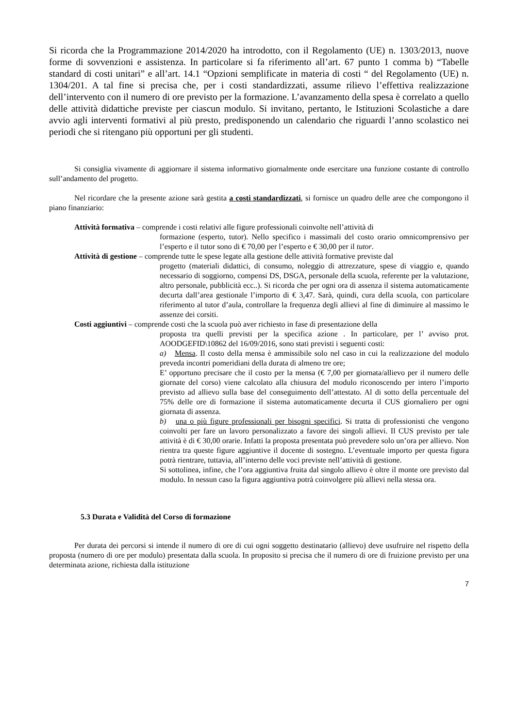Si ricorda che la Programmazione 2014/2020 ha introdotto, con il Regolamento (UE) n. 1303/2013, nuove forme di sovvenzioni e assistenza. In particolare si fa riferimento all’art. 67 punto 1 comma b) “Tabelle standard di costi unitari” e all’art. 14.1 “Opzioni semplificate in materia di costi “ del Regolamento (UE) n. 1304/201. A tal fine si precisa che, per i costi standardizzati, assume rilievo l’effettiva realizzazione dell’intervento con il numero di ore previsto per la formazione. L’avanzamento della spesa è correlato a quello delle attività didattiche previste per ciascun modulo. Si invitano, pertanto, le Istituzioni Scolastiche a dare avvio agli interventi formativi al più presto, predisponendo un calendario che riguardi l’anno scolastico nei periodi che si ritengano più opportuni per gli studenti.
Si consiglia vivamente di aggiornare il sistema informativo giornalmente onde esercitare una funzione costante di controllo sull’andamento del progetto.
Nel ricordare che la presente azione sarà gestita a costi standardizzati, si fornisce un quadro delle aree che compongono il piano finanziario:
Attività formativa – comprende i costi relativi alle figure professionali coinvolte nell’attività di
formazione (esperto, tutor). Nello specifico i massimali del costo orario omnicomprensivo per l’esperto e il tutor sono di € 70,00 per l’esperto e € 30,00 per il tutor.
Attività di gestione – comprende tutte le spese legate alla gestione delle attività formative previste dal
progetto (materiali didattici, di consumo, noleggio di attrezzature, spese di viaggio e, quando necessario di soggiorno, compensi DS, DSGA, personale della scuola, referente per la valutazione, altro personale, pubblicità ecc..). Si ricorda che per ogni ora di assenza il sistema automaticamente decurta dall’area gestionale l’importo di € 3,47. Sarà, quindi, cura della scuola, con particolare riferimento al tutor d’aula, controllare la frequenza degli allievi al fine di diminuire al massimo le assenze dei corsiti.
Costi aggiuntivi – comprende costi che la scuola può aver richiesto in fase di presentazione della
proposta tra quelli previsti per la specifica azione . In particolare, per l’ avviso prot. AOODGEFID\10862 del 16/09/2016, sono stati previsti i seguenti costi:
a) Mensa. Il costo della mensa è ammissibile solo nel caso in cui la realizzazione del modulo preveda incontri pomeridiani della durata di almeno tre ore;
E’ opportuno precisare che il costo per la mensa (€ 7,00 per giornata/allievo per il numero delle giornate del corso) viene calcolato alla chiusura del modulo riconoscendo per intero l’importo previsto ad allievo sulla base del conseguimento dell’attestato. Al di sotto della percentuale del 75% delle ore di formazione il sistema automaticamente decurta il CUS giornaliero per ogni giornata di assenza.
b) una o più figure professionali per bisogni specifici. Si tratta di professionisti che vengono coinvolti per fare un lavoro personalizzato a favore dei singoli allievi. Il CUS previsto per tale attività è di € 30,00 orarie. Infatti la proposta presentata può prevedere solo un’ora per allievo. Non rientra tra queste figure aggiuntive il docente di sostegno. L’eventuale importo per questa figura potrà rientrare, tuttavia, all’interno delle voci previste nell’attività di gestione.
Si sottolinea, infine, che l’ora aggiuntiva fruita dal singolo allievo è oltre il monte ore previsto dal modulo. In nessun caso la figura aggiuntiva potrà coinvolgere più allievi nella stessa ora.
5.3 Durata e Validità del Corso di formazione
Per durata dei percorsi si intende il numero di ore di cui ogni soggetto destinatario (allievo) deve usufruire nel rispetto della proposta (numero di ore per modulo) presentata dalla scuola. In proposito si precisa che il numero di ore di fruizione previsto per una determinata azione, richiesta dalla istituzione
7